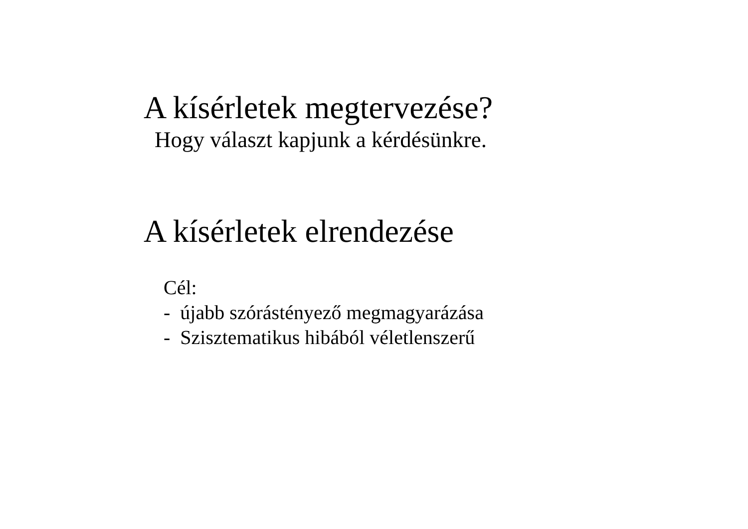A kísérletek megtervezése?
Hogy választ kapjunk a kérdésünkre.
A kísérletek elrendezése
Cél:
- újabb szórástényező megmagyarázása
- Szisztematikus hibából véletlenszerű